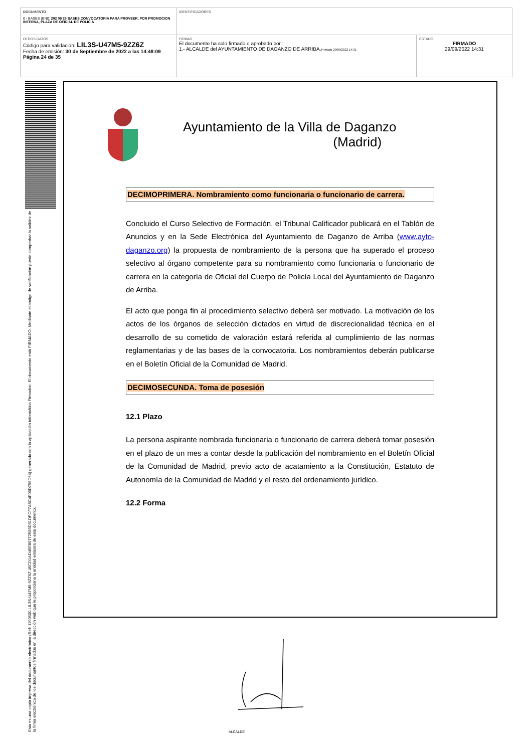| DOCUMENTO 0 - BASES (ENI): 202 09 29 BASES CONVOCATORIA PARA PROVEER, POR PROMOCION INTERNA, PLAZA DE OFICIAL DE POLICIA | IDENTIFICADORES | |
| OTROS DATOS Código para validación: LIL3S-U47M5-9ZZ6Z Fecha de emisión: 30 de Septiembre de 2022 a las 14:48:09 Página 24 de 35 | FIRMAS El documento ha sido firmado o aprobado por : 1.- ALCALDE del AYUNTAMIENTO DE DAGANZO DE ARRIBA. Firmado 29/09/2022 14:31 | ESTADO FIRMADO 29/09/2022 14:31 |
Esta es una copia impresa del documento electrónico (Ref: 1190500 LIL3S-U47M5-9ZZ6Z 45CD1AD49E80772586D31DFCF7A5C4F06D795D64) generada con la aplicación informática Firmadoc. El documento está FIRMADO. Mediante el código de verificación puede comprobar la validez de la firma electrónica de los documentos firmados en la dirección web que le proporciona la entidad emisora de este documento.
Ayuntamiento de la Villa de Daganzo
(Madrid)
DECIMOPRIMERA. Nombramiento como funcionaria o funcionario de carrera.
Concluido el Curso Selectivo de Formación, el Tribunal Calificador publicará en el Tablón de Anuncios y en la Sede Electrónica del Ayuntamiento de Daganzo de Arriba (www.ayto-daganzo.org) la propuesta de nombramiento de la persona que ha superado el proceso selectivo al órgano competente para su nombramiento como funcionaria o funcionario de carrera en la categoría de Oficial del Cuerpo de Policía Local del Ayuntamiento de Daganzo de Arriba.
El acto que ponga fin al procedimiento selectivo deberá ser motivado. La motivación de los actos de los órganos de selección dictados en virtud de discrecionalidad técnica en el desarrollo de su cometido de valoración estará referida al cumplimiento de las normas reglamentarias y de las bases de la convocatoria. Los nombramientos deberán publicarse en el Boletín Oficial de la Comunidad de Madrid.
DECIMOSECUNDA. Toma de posesión
12.1 Plazo
La persona aspirante nombrada funcionaria o funcionario de carrera deberá tomar posesión en el plazo de un mes a contar desde la publicación del nombramiento en el Boletín Oficial de la Comunidad de Madrid, previo acto de acatamiento a la Constitución, Estatuto de Autonomía de la Comunidad de Madrid y el resto del ordenamiento jurídico.
12.2 Forma
ALCALDE